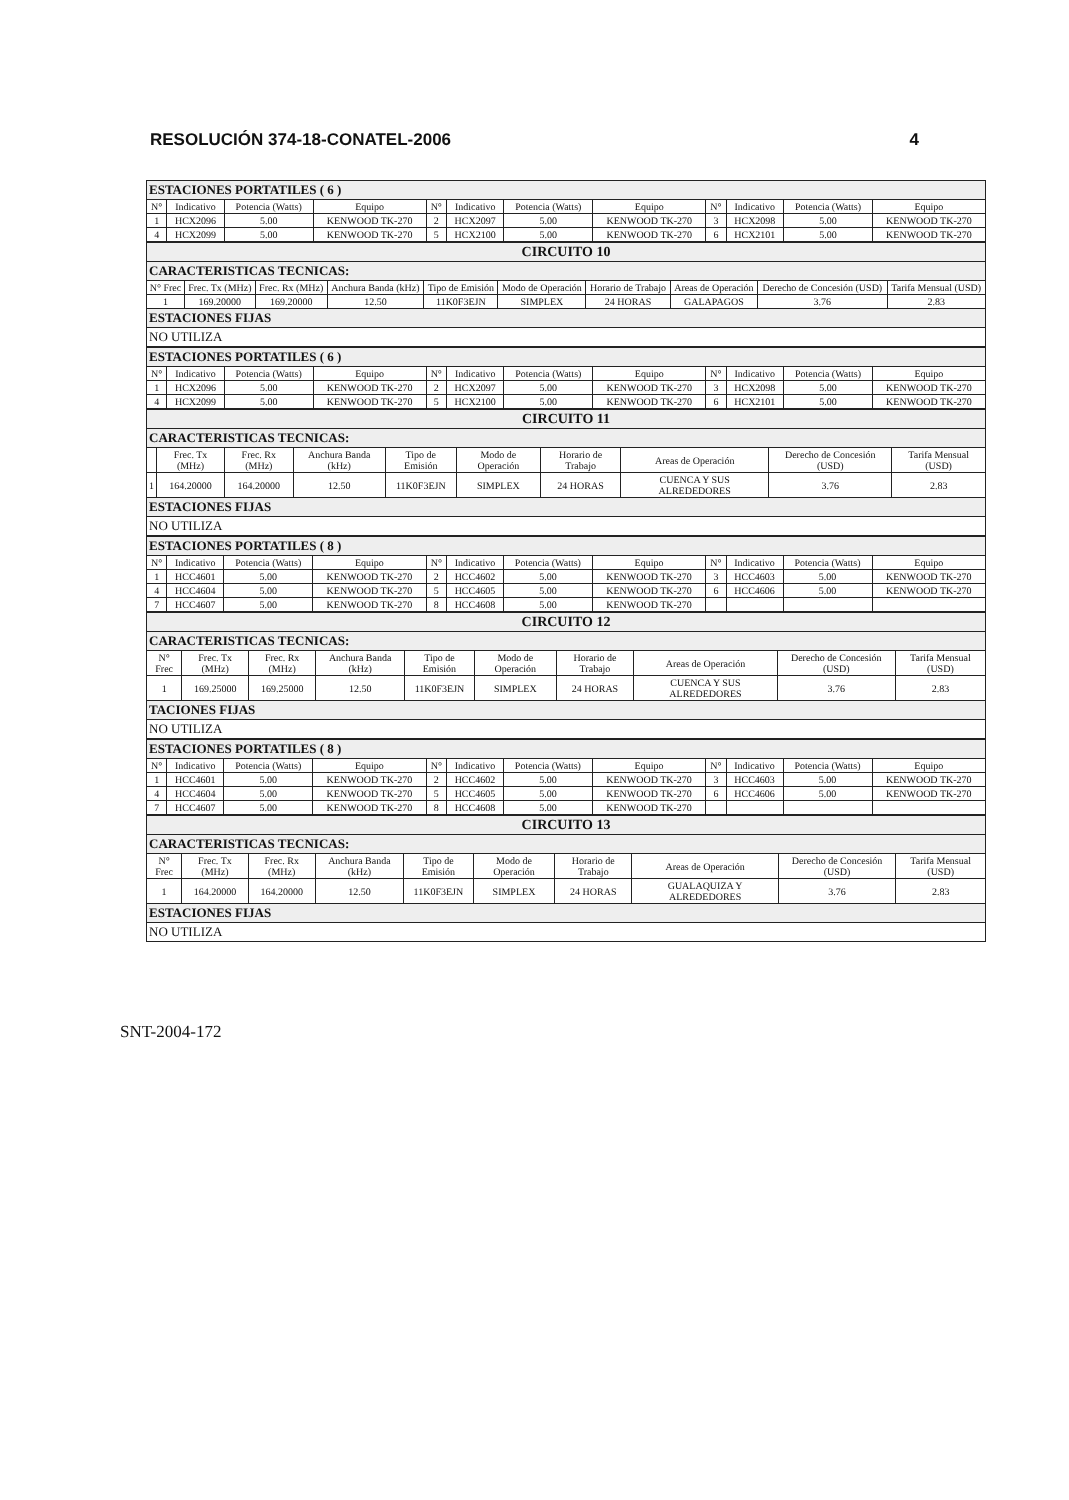RESOLUCIÓN 374-18-CONATEL-2006 4
| ESTACIONES PORTATILES ( 6 ) | | | | | | | | | | | |
| N° | Indicativo | Potencia (Watts) | Equipo | N° | Indicativo | Potencia (Watts) | Equipo | N° | Indicativo | Potencia (Watts) | Equipo |
| 1 | HCX2096 | 5.00 | KENWOOD TK-270 | 2 | HCX2097 | 5.00 | KENWOOD TK-270 | 3 | HCX2098 | 5.00 | KENWOOD TK-270 |
| 4 | HCX2099 | 5.00 | KENWOOD TK-270 | 5 | HCX2100 | 5.00 | KENWOOD TK-270 | 6 | HCX2101 | 5.00 | KENWOOD TK-270 |
| CIRCUITO 10 | | | | | | | | | |
| CARACTERISTICAS TECNICAS: | | | | | | | | | |
| N° Frec | Frec. Tx (MHz) | Frec. Rx (MHz) | Anchura Banda (kHz) | Tipo de Emisión | Modo de Operación | Horario de Trabajo | Areas de Operación | Derecho de Concesión (USD) | Tarifa Mensual (USD) |
| 1 | 169.20000 | 169.20000 | 12.50 | 11K0F3EJN | SIMPLEX | 24 HORAS | GALAPAGOS | 3.76 | 2.83 |
| ESTACIONES FIJAS | | | | | | | | | |
| NO UTILIZA | | | | | | | | | |
| ESTACIONES PORTATILES ( 6 ) | | | | | | | | | | | |
| N° | Indicativo | Potencia (Watts) | Equipo | N° | Indicativo | Potencia (Watts) | Equipo | N° | Indicativo | Potencia (Watts) | Equipo |
| 1 | HCX2096 | 5.00 | KENWOOD TK-270 | 2 | HCX2097 | 5.00 | KENWOOD TK-270 | 3 | HCX2098 | 5.00 | KENWOOD TK-270 |
| 4 | HCX2099 | 5.00 | KENWOOD TK-270 | 5 | HCX2100 | 5.00 | KENWOOD TK-270 | 6 | HCX2101 | 5.00 | KENWOOD TK-270 |
| CIRCUITO 11 | | | | | | | | | |
| CARACTERISTICAS TECNICAS: | | | | | | | | | |
| | Frec. Tx (MHz) | Frec. Rx (MHz) | Anchura Banda (kHz) | Tipo de Emisión | Modo de Operación | Horario de Trabajo | Areas de Operación | Derecho de Concesión (USD) | Tarifa Mensual (USD) |
| 1 | 164.20000 | 164.20000 | 12.50 | 11K0F3EJN | SIMPLEX | 24 HORAS | CUENCA Y SUS ALREDEDORES | 3.76 | 2.83 |
| ESTACIONES FIJAS | | | | | | | | | |
| NO UTILIZA | | | | | | | | | |
| ESTACIONES PORTATILES ( 8 ) | | | | | | | | | | | |
| N° | Indicativo | Potencia (Watts) | Equipo | N° | Indicativo | Potencia (Watts) | Equipo | N° | Indicativo | Potencia (Watts) | Equipo |
| 1 | HCC4601 | 5.00 | KENWOOD TK-270 | 2 | HCC4602 | 5.00 | KENWOOD TK-270 | 3 | HCC4603 | 5.00 | KENWOOD TK-270 |
| 4 | HCC4604 | 5.00 | KENWOOD TK-270 | 5 | HCC4605 | 5.00 | KENWOOD TK-270 | 6 | HCC4606 | 5.00 | KENWOOD TK-270 |
| 7 | HCC4607 | 5.00 | KENWOOD TK-270 | 8 | HCC4608 | 5.00 | KENWOOD TK-270 | | | | |
| CIRCUITO 12 | | | | | | | | | |
| CARACTERISTICAS TECNICAS: | | | | | | | | | |
| N° Frec | Frec. Tx (MHz) | Frec. Rx (MHz) | Anchura Banda (kHz) | Tipo de Emisión | Modo de Operación | Horario de Trabajo | Areas de Operación | Derecho de Concesión (USD) | Tarifa Mensual (USD) |
| 1 | 169.25000 | 169.25000 | 12.50 | 11K0F3EJN | SIMPLEX | 24 HORAS | CUENCA Y SUS ALREDEDORES | 3.76 | 2.83 |
| TACIONES FIJAS | | | | | | | | | |
| NO UTILIZA | | | | | | | | | |
| ESTACIONES PORTATILES ( 8 ) | | | | | | | | | | | |
| N° | Indicativo | Potencia (Watts) | Equipo | N° | Indicativo | Potencia (Watts) | Equipo | N° | Indicativo | Potencia (Watts) | Equipo |
| 1 | HCC4601 | 5.00 | KENWOOD TK-270 | 2 | HCC4602 | 5.00 | KENWOOD TK-270 | 3 | HCC4603 | 5.00 | KENWOOD TK-270 |
| 4 | HCC4604 | 5.00 | KENWOOD TK-270 | 5 | HCC4605 | 5.00 | KENWOOD TK-270 | 6 | HCC4606 | 5.00 | KENWOOD TK-270 |
| 7 | HCC4607 | 5.00 | KENWOOD TK-270 | 8 | HCC4608 | 5.00 | KENWOOD TK-270 | | | | |
| CIRCUITO 13 | | | | | | | | | |
| CARACTERISTICAS TECNICAS: | | | | | | | | | |
| N° Frec | Frec. Tx (MHz) | Frec. Rx (MHz) | Anchura Banda (kHz) | Tipo de Emisión | Modo de Operación | Horario de Trabajo | Areas de Operación | Derecho de Concesión (USD) | Tarifa Mensual (USD) |
| 1 | 164.20000 | 164.20000 | 12.50 | 11K0F3EJN | SIMPLEX | 24 HORAS | GUALAQUIZA Y ALREDEDORES | 3.76 | 2.83 |
| ESTACIONES FIJAS | | | | | | | | | |
| NO UTILIZA | | | | | | | | | |
SNT-2004-172